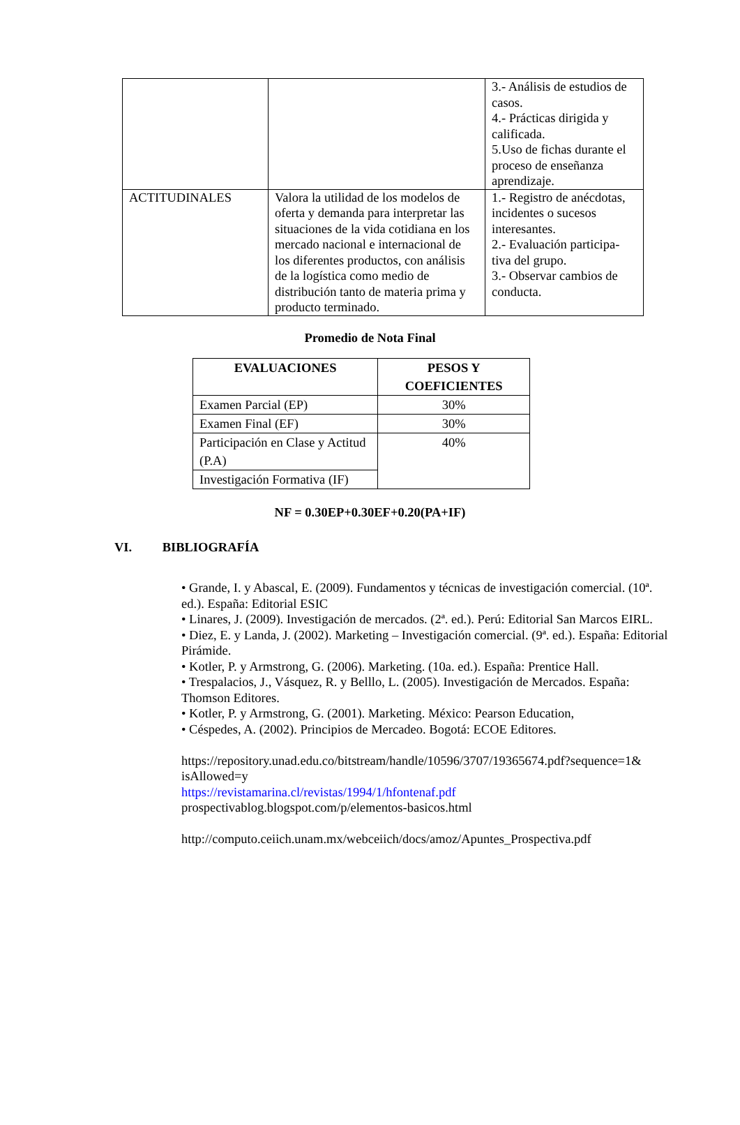| | | 3.- Análisis de estudios de casos. 4.- Prácticas dirigida y calificada. 5.Uso de fichas durante el proceso de enseñanza aprendizaje. |
| ACTITUDINALES | Valora la utilidad de los modelos de oferta y demanda para interpretar las situaciones de la vida cotidiana en los mercado nacional e internacional de los diferentes productos, con análisis de la logística como medio de distribución tanto de materia prima y producto terminado. | 1.- Registro de anécdotas, incidentes o sucesos interesantes. 2.- Evaluación participa-tiva del grupo. 3.- Observar cambios de conducta. |
Promedio de Nota Final
| EVALUACIONES | PESOS Y COEFICIENTES |
| --- | --- |
| Examen Parcial (EP) | 30% |
| Examen Final (EF) | 30% |
| Participación en Clase y Actitud (P.A) | 40% |
| Investigación Formativa (IF) | |
NF = 0.30EP+0.30EF+0.20(PA+IF)
VI. BIBLIOGRAFÍA
• Grande, I. y Abascal, E. (2009). Fundamentos y técnicas de investigación comercial. (10ª. ed.). España: Editorial ESIC
• Linares, J. (2009). Investigación de mercados. (2ª. ed.). Perú: Editorial San Marcos EIRL.
• Diez, E. y Landa, J. (2002). Marketing – Investigación comercial. (9ª. ed.). España: Editorial Pirámide.
• Kotler, P. y Armstrong, G. (2006). Marketing. (10a. ed.). España: Prentice Hall.
• Trespalacios, J., Vásquez, R. y Belllo, L. (2005). Investigación de Mercados. España: Thomson Editores.
• Kotler, P. y Armstrong, G. (2001). Marketing. México: Pearson Education,
• Céspedes, A. (2002). Principios de Mercadeo. Bogotá: ECOE Editores.
https://repository.unad.edu.co/bitstream/handle/10596/3707/19365674.pdf?sequence=1& isAllowed=y
https://revistamarina.cl/revistas/1994/1/hfontenaf.pdf
prospectivablog.blogspot.com/p/elementos-basicos.html
http://computo.ceiich.unam.mx/webceiich/docs/amoz/Apuntes_Prospectiva.pdf